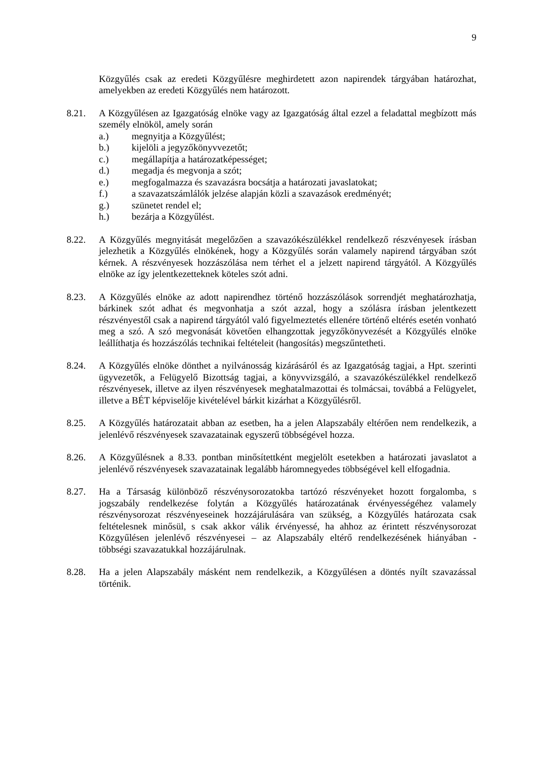9
Közgyűlés csak az eredeti Közgyűlésre meghirdetett azon napirendek tárgyában határozhat, amelyekben az eredeti Közgyűlés nem határozott.
8.21. A Közgyűlésen az Igazgatóság elnöke vagy az Igazgatóság által ezzel a feladattal megbízott más személy elnököl, amely során
a.) megnyitja a Közgyűlést;
b.) kijelöli a jegyzőkönyvvezetőt;
c.) megállapítja a határozatképességet;
d.) megadja és megvonja a szót;
e.) megfogalmazza és szavazásra bocsátja a határozati javaslatokat;
f.) a szavazatszámlálók jelzése alapján közli a szavazások eredményét;
g.) szünetet rendel el;
h.) bezárja a Közgyűlést.
8.22. A Közgyűlés megnyitását megelőzően a szavazókészülékkel rendelkező részvényesek írásban jelezhetik a Közgyűlés elnökének, hogy a Közgyűlés során valamely napirend tárgyában szót kérnek. A részvényesek hozzászólása nem térhet el a jelzett napirend tárgyától. A Közgyűlés elnöke az így jelentkezetteknek köteles szót adni.
8.23. A Közgyűlés elnöke az adott napirendhez történő hozzászólások sorrendjét meghatározhatja, bárkinek szót adhat és megvonhatja a szót azzal, hogy a szólásra írásban jelentkezett részvényestől csak a napirend tárgyától való figyelmeztetés ellenére történő eltérés esetén vonható meg a szó. A szó megvonását követően elhangzottak jegyzőkönyvezését a Közgyűlés elnöke leállíthatja és hozzászólás technikai feltételeit (hangosítás) megszűntetheti.
8.24. A Közgyűlés elnöke dönthet a nyilvánosság kizárásáról és az Igazgatóság tagjai, a Hpt. szerinti ügyvezetők, a Felügyelő Bizottság tagjai, a könyvvizsgáló, a szavazókészülékkel rendelkező részvényesek, illetve az ilyen részvényesek meghatalmazottai és tolmácsai, továbbá a Felügyelet, illetve a BÉT képviselője kivételével bárkit kizárhat a Közgyűlésről.
8.25. A Közgyűlés határozatait abban az esetben, ha a jelen Alapszabály eltérően nem rendelkezik, a jelenlévő részvényesek szavazatainak egyszerű többségével hozza.
8.26. A Közgyűlésnek a 8.33. pontban minősítettként megjelölt esetekben a határozati javaslatot a jelenlévő részvényesek szavazatainak legalább háromnegyedes többségével kell elfogadnia.
8.27. Ha a Társaság különböző részvénysorozatokba tartózó részvényeket hozott forgalomba, s jogszabály rendelkezése folytán a Közgyűlés határozatának érvényességéhez valamely részvénysorozat részvényeseinek hozzájárulására van szükség, a Közgyűlés határozata csak feltételesnek minősül, s csak akkor válik érvényessé, ha ahhoz az érintett részvénysorozat Közgyűlésen jelenlévő részvényesei – az Alapszabály eltérő rendelkezésének hiányában - többségi szavazatukkal hozzájárulnak.
8.28. Ha a jelen Alapszabály másként nem rendelkezik, a Közgyűlésen a döntés nyílt szavazással történik.